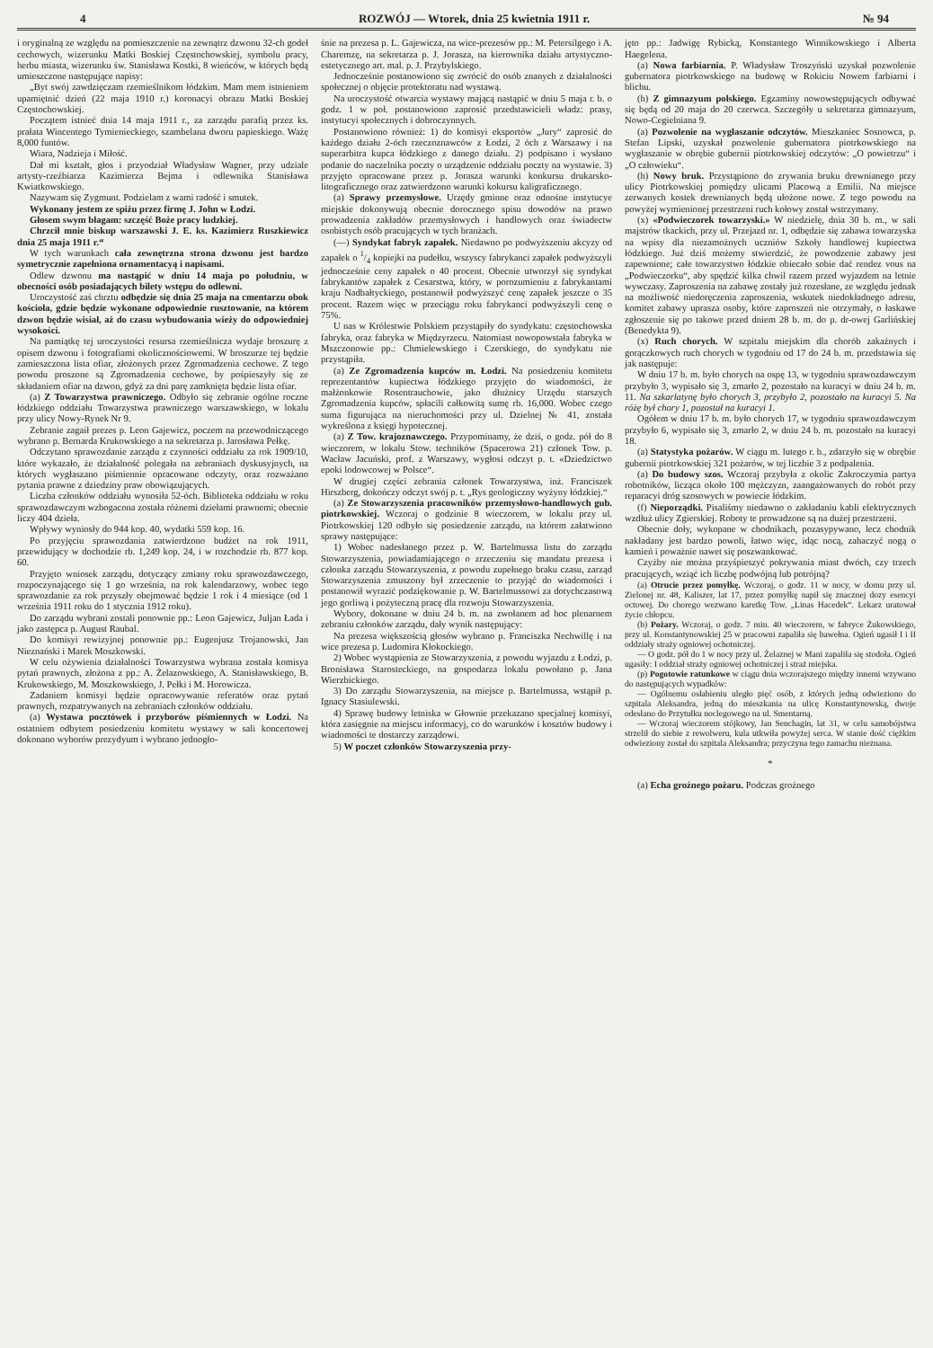4 ROZWÓJ — Wtorek, dnia 25 kwietnia 1911 r. № 94
i oryginalną ze względu na pomieszczenie na zewnątrz dzwonu 32-ch godeł cechowych, wizerunku Matki Boskiej Częstochowskiej, symbolu pracy, herbu miasta, wizerunku św. Stanisława Kostki, 8 wieńców, w których będą umieszczone następujące napisy:
„Byt swój zawdzięczam rzemieślnikom łódzkim. Mam mem istnieniem upamiętnić dzień (22 maja 1910 r.) koronacyi obrazu Matki Boskiej Częstochowskiej.
Początem istnieć dnia 14 maja 1911 r., za zarządu parafią przez ks. prałata Wincentego Tymienieckiego, szambelana dworu papieskiego. Ważę 8,000 funtów.
Wiara, Nadzieja i Miłość.
Dał mi kształt, głos i przyodział Władysław Wagner, przy udziale artysty-rzeźbiarza Kazimierza Bejma i odlewnika Stanisława Kwiatkowskiego.
Nazywam się Zygmunt. Podzielam z wami radość i smutek.
Wykonany jestem ze spiżu przez firmę J. John w Łodzi.
Głosem swym błagam: szczęść Boże pracy ludzkiej.
Chrzcił mnie biskup warszawski J. E. ks. Kazimierz Ruszkiewicz dnia 25 maja 1911 r.“
W tych warunkach cała zewnętrzna strona dzwonu jest bardzo symetrycznie zapełniona ornamentacyą i napisami.
Odlew dzwonu ma nastąpić w dniu 14 maja po południu, w obecności osób posiadających bilety wstępu do odlewni.
Uroczystość zaś chrztu odbędzie się dnia 25 maja na cmentarzu obok kościoła, gdzie będzie wykonane odpowiednie rusztowanie, na którem dzwon będzie wisiał, aż do czasu wybudowania wieży do odpowiedniej wysokości.
Na pamiątkę tej uroczystości resursa rzemieślnicza wydaje broszurę z opisem dzwonu i fotografiami okolicznościowemi. W broszurze tej będzie zamieszczona lista ofiar, złożonych przez Zgromadzenia cechowe. Z tego powodu proszone są Zgromadzenia cechowe, by pośpieszyły się ze składaniem ofiar na dzwon, gdyż za dni parę zamknięta będzie lista ofiar.
(a) Z Towarzystwa prawniczego. Odbyło się zebranie ogólne roczne łódzkiego oddziału Towarzystwa prawniczego warszawskiego, w lokalu przy ulicy Nowy-Rynek Nr 9.
Zebranie zagaił prezes p. Leon Gajewicz, poczem na przewodniczącego wybrano p. Bernarda Krukowskiego a na sekretarza p. Jarosława Pełkę.
Odczytano sprawozdanie zarządu z czynności oddziału za rok 1909/10, które wykazało, że działalność polegała na zebraniach dyskusyjnych, na których wygłaszano piśmiennie opracowane odczyty, oraz rozważano pytania prawne z dziedziny praw obowiązujących.
Liczba członków oddziału wynosiła 52-óch. Biblioteka oddziału w roku sprawozdawczym wzbogacona została różnemi dziełami prawnemi; obecnie liczy 404 dzieła.
Wpływy wyniosły do 944 kop. 40, wydatki 559 kop. 16.
Po przyjęciu sprawozdania zatwierdzono budżet na rok 1911, przewidujący w dochodzie rb. 1,249 kop. 24, i w rozchodzie rb. 877 kop. 60.
Przyjęto wniosek zarządu, dotyczący zmiany roku sprawozdawczego, rozpoczynającego się 1 go września, na rok kalendarzowy, wobec tego sprawozdanie za rok przyszły obejmować będzie 1 rok i 4 miesiące (od 1 września 1911 roku do 1 stycznia 1912 roku).
Do zarządu wybrani zostali ponownie pp.: Leon Gajewicz, Juljan Łada i jako zastępca p. August Raubal.
Do komisyi rewizyjnej ponownie pp.: Eugenjusz Trojanowski, Jan Nieznański i Marek Moszkowski.
W celu ożywienia działalności Towarzystwa wybrana została komisya pytań prawnych, złożona z pp.: A. Żelazowskiego, A. Stanisławskiego, B. Krukowskiego, M. Moszkowskiego, J. Pełki i M. Horowicza.
Zadaniem komisyi będzie opracowywanie referatów oraz pytań prawnych, rozpatrywanych na zebraniach członków oddziału.
(a) Wystawa pocztówek i przyborów piśmiennych w Łodzi. Na ostatniem odbytem posiedzeniu komitetu wystawy w sali koncertowej dokonano wyborów prezydyum i wybrano jednogło-
śnie na prezesa p. L. Gajewicza, na wice-prezesów pp.: M. Petersilgego i A. Charemzę, na sekretarza p. J. Jorasza, na kierownika działu artystyczno-estetycznego art. mal. p. J. Przybylskiego.
Jednocześnie postanowiono się zwrócić do osób znanych z działalności społecznej o objęcie protektoratu nad wystawą.
Na uroczystość otwarcia wystawy mającą nastąpić w dniu 5 maja r. b. o godz. 1 w poł. postanowiono zaprosić przedstawicieli władz: prasy, instytucyi społecznych i dobroczynnych.
Postanowiono również: 1) do komisyi eksportów „Jury“ zaprosić do każdego działu 2-óch rzeczoznawców z Łodzi, 2 óch z Warszawy i na superarbitra kupca łódzkiego z danego działu. 2) podpisano i wysłano podanie do naczelnika poczty o urządzenie oddziału poczty na wystawie. 3) przyjęto opracowane przez p. Jorasza warunki konkursu drukarsko-litograficznego oraz zatwierdzono warunki kokursu kaligraficznego.
(a) Sprawy przemysłowe. Urzędy gminne oraz odnośne instytucye miejskie dokonywują obecnie dorocznego spisu dowodów na prawo prowadzenia zakładów przemysłowych i handlowych oraz świadectw osobistych osób pracujących w tych branżach.
(—) Syndykat fabryk zapałek. Niedawno po podwyższeniu akcyzy od zapałek o 1/4 kopiejki na pudełku, wszyscy fabrykanci zapałek podwyższyli jednocześnie ceny zapałek o 40 procent. Obecnie utworzył się syndykat fabrykantów zapałek z Cesarstwa, który, w porozumieniu z fabrykantami kraju Nadbałtyckiego, postanowił podwyższyć cenę zapałek jeszcze o 35 procent. Razem więc w przeciągu roku fabrykanci podwyższyli cenę o 75%.
U nas w Królestwie Polskiem przystąpiły do syndykatu: częstochowska fabryka, oraz fabryka w Międzyrzecu. Natomiast nowopowstała fabryka w Mszczonowie pp.: Chmielewskiego i Czerskiego, do syndykatu nie przystąpiła.
(a) Ze Zgromadzenia kupców m. Łodzi. Na posiedzeniu komitetu reprezentantów kupiectwa łódzkiego przyjęto do wiadomości, że małżonkowie Rosentrauchowie, jako dłużnicy Urzędu starszych Zgromadzenia kupców, spłacili całkowitą sumę rb. 16,000. Wobec czego suma figurująca na nieruchomości przy ul. Dzielnej № 41, została wykreślona z księgi hypotecznej.
(a) Z Tow. krajoznawczego. Przypominamy, że dziś, o godz. pół do 8 wieczorem, w lokalu Stow. techników (Spacerowa 21) członek Tow. p. Wacław Jacuński, prof. z Warszawy, wygłosi odczyt p. t. «Dziedzictwo epoki lodowcowej w Polsce“.
W drugiej części zebrania członek Towarzystwa, inż. Franciszek Hirszberg, dokończy odczyt swój p. t. „Rys geologiczny wyżyny łódzkiej.“
(a) Ze Stowarzyszenia pracowników przemysłowo-handlowych gub. piotrkowskiej. Wczoraj o godzinie 8 wieczorem, w lokalu przy ul. Piotrkowskiej 120 odbyło się posiedzenie zarządu, na którem załatwiono sprawy następujące:
1) Wobec nadesłanego przez p. W. Bartelmussa listu do zarządu Stowarzyszenia, powiadamiającego o zrzeczeniu się mandatu prezesa i członka zarządu Stowarzyszenia, z powodu zupełnego braku czasu, zarząd Stowarzyszenia zmuszony był zrzeczenie to przyjąć do wiadomości i postanowił wyrazić podziękowanie p. W. Bartelmussowi za dotychczasową jego gorliwą i pożyteczną pracę dla rozwoju Stowarzyszenia.
Wybory, dokonane w dniu 24 b. m. na zwołanem ad hoc plenarnem zebraniu członków zarządu, dały wynik następujący:
Na prezesa większością głosów wybrano p. Franciszka Nechwillę i na wice prezesa p. Ludomira Kłokockiego.
2) Wobec wystąpienia ze Stowarzyszenia, z powodu wyjazdu z Łodzi, p. Bronisława Starosteckiego, na gospodarza lokalu powołano p. Jana Wierzbickiego.
3) Do zarządu Stowarzyszenia, na miejsce p. Bartelmussa, wstąpił p. Ignacy Stasiulewski.
4) Sprawę budowy letniska w Głownie przekazano specjalnej komisyi, która zasięgnie na miejscu informacyj, co do warunków i kosztów budowy i wiadomości te dostarczy zarządowi.
5) W poczet członków Stowarzyszenia przy-
jęto pp.: Jadwigę Rybicką, Konstantego Winnikowskiego i Alberta Haegelena.
(a) Nowa farbiarnia. P. Władysław Troszyński uzyskał pozwolenie gubernatora piotrkowskiego na budowę w Rokiciu Nowem farbiarni i blichu.
(h) Z gimnazyum polskiego. Egzaminy nowowstępujących odbywać się będą od 20 maja do 20 czerwca. Szczegóły u sekretarza gimnazyum, Nowo-Cegielniana 9.
(a) Pozwolenie na wygłaszanie odczytów. Mieszkaniec Sosnowca, p. Stefan Lipski, uzyskał pozwolenie gubernatora piotrkowskiego na wygłaszanie w obrębie gubernii piotrkowskiej odczytów: „O powietrzu“ i „O człowieku“.
(h) Nowy bruk. Przystąpiono do zrywania bruku drewnianego przy ulicy Piotrkowskiej pomiędzy ulicami Placową a Emilii. Na miejsce zerwanych kostek drewnianych będą ułożone nowe. Z tego powodu na powyżej wymienionej przestrzeni ruch kołowy został wstrzymany.
(x) «Podwieczorek towarzyski.» W niedzielę, dnia 30 b. m., w sali majstrów tkackich, przy ul. Przejazd nr. 1, odbędzie się zabawa towarzyska na wpisy dla niezamożnych uczniów Szkoły handlowej kupiectwa łódzkiego. Już dziś możemy stwierdzić, że powodzenie zabawy jest zapewnione; całe towarzystwo łódzkie obiecało sobie dać rendez vous na „Podwieczorku“, aby spędzić kilka chwil razem przed wyjazdem na letnie wywczasy. Zaproszenia na zabawę zostały już rozesłane, ze względu jednak na możliwość niedoręczenia zaproszenia, wskutek niedokładnego adresu, komitet zabawy uprasza osoby, które zaproszeń nie otrzymały, o łaskawe zgłoszenie się po takowe przed dniem 28 b. m. do p. dr-owej Garlińskiej (Benedykta 9).
(x) Ruch chorych. W szpitalu miejskim dla chorób zakaźnych i gorączkowych ruch chorych w tygodniu od 17 do 24 b. m. przedstawia się jak następuje:
W dniu 17 b. m. było chorych na ospę 13, w tygodniu sprawozdawczym przybyło 3, wypisało się 3, zmarło 2, pozostało na kuracyi w dniu 24 b. m. 11. Na szkarlatynę było chorych 3, przybyło 2, pozostało na kuracyi 5. Na różę był chory 1, pozostał na kuracyi 1.
Ogółem w dniu 17 b. m. było chorych 17, w tygodniu sprawozdawczym przybyło 6, wypisało się 3, zmarło 2, w dniu 24 b. m. pozostało na kuracyi 18.
(a) Statystyka pożarów. W ciągu m. lutego r. b., zdarzyło się w obrębie gubernii piotrkowskiej 321 pożarów, w tej liczbie 3 z podpalenia.
(a) Do budowy szos. Wczoraj przybyła z okolic Zakroczymia partya robotników, licząca około 100 mężczyzn, zaangażowanych do robót przy reparacyi dróg szosowych w powiecie łódzkim.
(f) Nieporządki. Pisaliśmy niedawno o zakładaniu kabli elektrycznych wzdłuż ulicy Zgierskiej. Roboty te prowadzone są na dużej przestrzeni.
Obecnie doły, wykopane w chodnikach, pozasypywano, lecz chodnik nakładany jest bardzo powoli, łatwo więc, idąc nocą, zahaczyć nogą o kamień i poważnie nawet się poszwankować.
Czyżby nie można przyśpieszyć pokrywania miast dwóch, czy trzech pracujących, wziąć ich liczbę podwójną lub potrójną?
(a) Otrucie przez pomyłkę. Wczoraj, o godz. 11 w nocy, w domu przy ul. Zielonej nr. 48, Kaliszer, lat 17, przez pomyłkę napił się znacznej dozy esencyi octowej. Do chorego wezwano karetkę Tow. „Linas Hacedek“. Lekarz uratował życie chłopcu.
(b) Pożary. Wczoraj, o godz. 7 min. 40 wieczorem, w fabryce Żukowskiego, przy ul. Konstantynowskiej 25 w pracowni zapaliła się bawełna. Ogień ugasił I i II oddziały straży ogniowej ochotniczej.
— O godz. pół do 1 w nocy przy ul. Żelaznej w Mani zapaliła się stodoła. Ogień ugasiły: I oddział straży ogniowej ochotniczej i straż miejska.
(p) Pogotowie ratunkowe w ciągu dnia wczorajszego między innemi wzywano do następujących wypadków:
— Ogólnemu osłabieniu uległo pięć osób, z których jedną odwieziono do szpitala Aleksandra, jedną do mieszkania na ulicę Konstantynowską, dwoje odesłano do Przytułku noclegowego na ul. Smentarną.
— Wczoraj wieczorem stójkowy, Jan Senchagin, lat 31, w celu samobójstwa strzelił do siebie z rewolweru, kula utkwiła powyżej serca. W stanie dość ciężkim odwieziony został do szpitala Aleksandra; przyczyna tego zamachu nieznana.
*
(a) Echa groźnego pożaru. Podczas groźnego